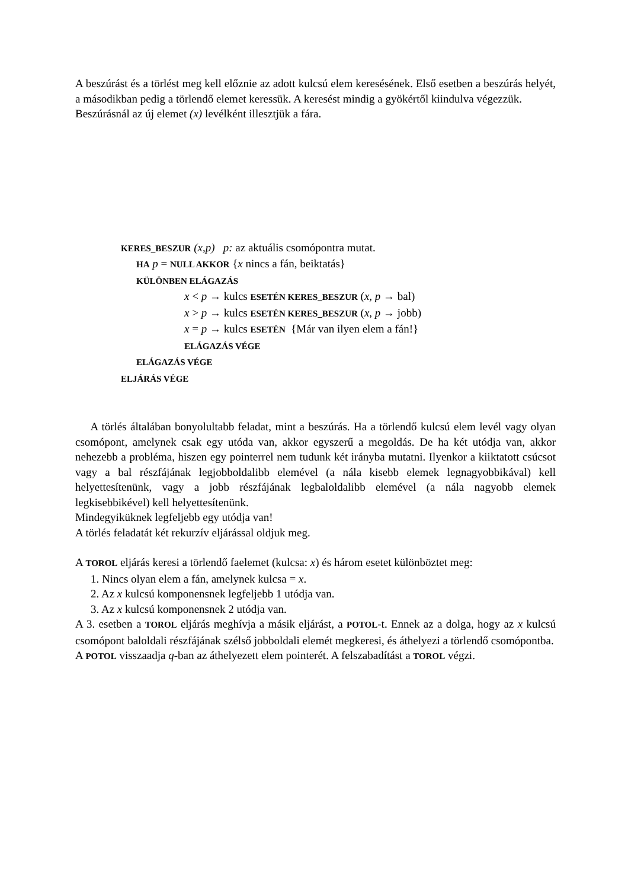A beszúrást és a törlést meg kell előznie az adott kulcsú elem keresésének. Első esetben a beszúrás helyét, a másodikban pedig a törlendő elemet keressük. A keresést mindig a gyökértől kiindulva végezzük.
Beszúrásnál az új elemet (x) levélként illesztjük a fára.
KERES_BESZUR (x,p) p: az aktuális csomópontra mutat.
HA p = NULL AKKOR {x nincs a fán, beiktatás}
KÜLÖNBEN ELÁGAZÁS
x < p → kulcs ESETÉN KERES_BESZUR (x, p → bal)
x > p → kulcs ESETÉN KERES_BESZUR (x, p → jobb)
x = p → kulcs ESETÉN {Már van ilyen elem a fán!}
ELÁGAZÁS VÉGE
ELÁGAZÁS VÉGE
ELJÁRÁS VÉGE
A törlés általában bonyolultabb feladat, mint a beszúrás. Ha a törlendő kulcsú elem levél vagy olyan csomópont, amelynek csak egy utóda van, akkor egyszerű a megoldás. De ha két utódja van, akkor nehezebb a probléma, hiszen egy pointerrel nem tudunk két irányba mutatni. Ilyenkor a kiiktatott csúcsot vagy a bal részfájának legjobboldalibb elemével (a nála kisebb elemek legnagyobbikával) kell helyettesítenünk, vagy a jobb részfájának legbaloldalibb elemével (a nála nagyobb elemek legkisebbikével) kell helyettesítenünk.
Mindegyiküknek legfeljebb egy utódja van!
A törlés feladatát két rekurzív eljárással oldjuk meg.
A TOROL eljárás keresi a törlendő faelemet (kulcsa: x) és három esetet különböztet meg:
1. Nincs olyan elem a fán, amelynek kulcsa = x.
2. Az x kulcsú komponensnek legfeljebb 1 utódja van.
3. Az x kulcsú komponensnek 2 utódja van.
A 3. esetben a TOROL eljárás meghívja a másik eljárást, a POTOL-t. Ennek az a dolga, hogy az x kulcsú csomópont baloldali részfájának szélső jobboldali elemét megkeresi, és áthelyezi a törlendő csomópontba.
A POTOL visszaadja q-ban az áthelyezett elem pointerét. A felszabadítást a TOROL végzi.